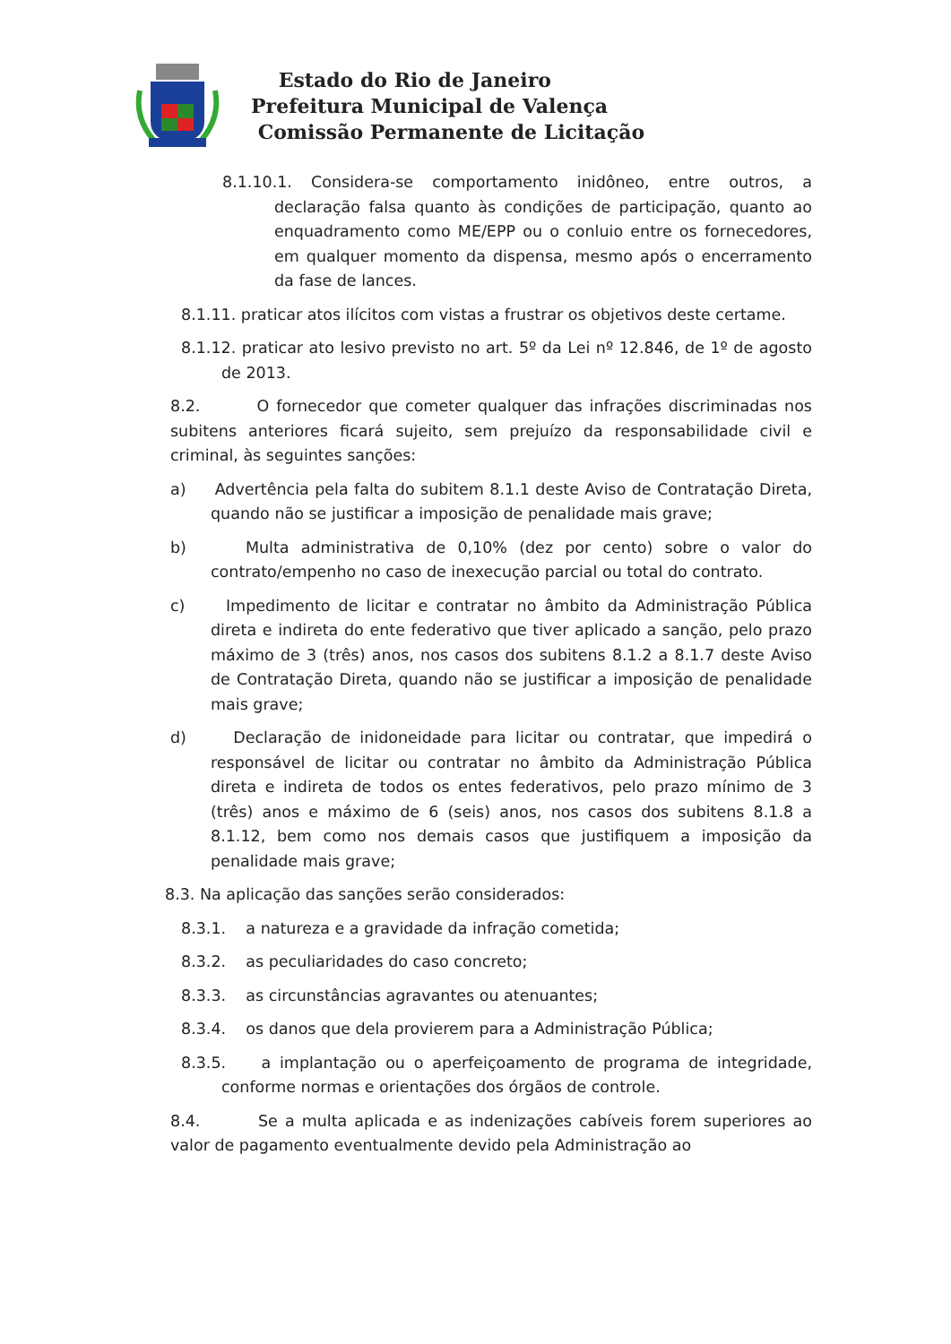Estado do Rio de Janeiro
Prefeitura Municipal de Valença
Comissão Permanente de Licitação
8.1.10.1. Considera-se comportamento inidôneo, entre outros, a declaração falsa quanto às condições de participação, quanto ao enquadramento como ME/EPP ou o conluio entre os fornecedores, em qualquer momento da dispensa, mesmo após o encerramento da fase de lances.
8.1.11. praticar atos ilícitos com vistas a frustrar os objetivos deste certame.
8.1.12. praticar ato lesivo previsto no art. 5º da Lei nº 12.846, de 1º de agosto de 2013.
8.2. O fornecedor que cometer qualquer das infrações discriminadas nos subitens anteriores ficará sujeito, sem prejuízo da responsabilidade civil e criminal, às seguintes sanções:
a) Advertência pela falta do subitem 8.1.1 deste Aviso de Contratação Direta, quando não se justificar a imposição de penalidade mais grave;
b) Multa administrativa de 0,10% (dez por cento) sobre o valor do contrato/empenho no caso de inexecução parcial ou total do contrato.
c) Impedimento de licitar e contratar no âmbito da Administração Pública direta e indireta do ente federativo que tiver aplicado a sanção, pelo prazo máximo de 3 (três) anos, nos casos dos subitens 8.1.2 a 8.1.7 deste Aviso de Contratação Direta, quando não se justificar a imposição de penalidade mais grave;
d) Declaração de inidoneidade para licitar ou contratar, que impedirá o responsável de licitar ou contratar no âmbito da Administração Pública direta e indireta de todos os entes federativos, pelo prazo mínimo de 3 (três) anos e máximo de 6 (seis) anos, nos casos dos subitens 8.1.8 a 8.1.12, bem como nos demais casos que justifiquem a imposição da penalidade mais grave;
8.3. Na aplicação das sanções serão considerados:
8.3.1. a natureza e a gravidade da infração cometida;
8.3.2. as peculiaridades do caso concreto;
8.3.3. as circunstâncias agravantes ou atenuantes;
8.3.4. os danos que dela provierem para a Administração Pública;
8.3.5. a implantação ou o aperfeiçoamento de programa de integridade, conforme normas e orientações dos órgãos de controle.
8.4. Se a multa aplicada e as indenizações cabíveis forem superiores ao valor de pagamento eventualmente devido pela Administração ao